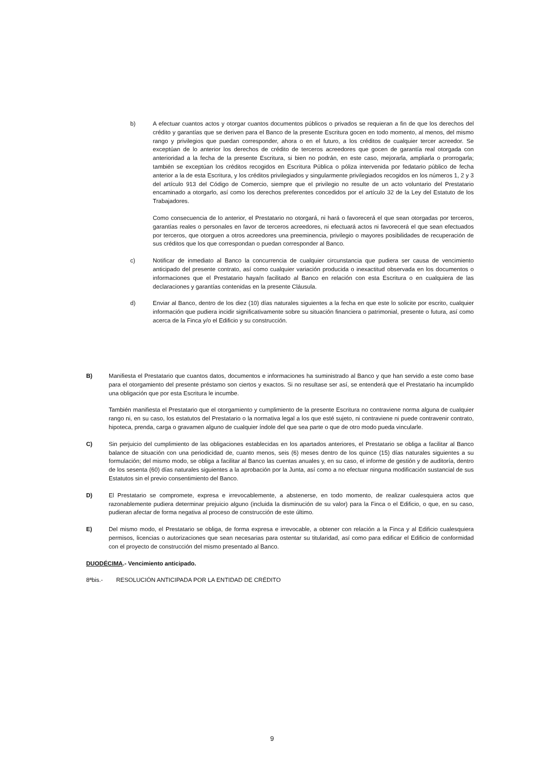b) A efectuar cuantos actos y otorgar cuantos documentos públicos o privados se requieran a fin de que los derechos del crédito y garantías que se deriven para el Banco de la presente Escritura gocen en todo momento, al menos, del mismo rango y privilegios que puedan corresponder, ahora o en el futuro, a los créditos de cualquier tercer acreedor. Se exceptúan de lo anterior los derechos de crédito de terceros acreedores que gocen de garantía real otorgada con anterioridad a la fecha de la presente Escritura, si bien no podrán, en este caso, mejorarla, ampliarla o prorrogarla; también se exceptúan los créditos recogidos en Escritura Pública o póliza intervenida por fedatario público de fecha anterior a la de esta Escritura, y los créditos privilegiados y singularmente privilegiados recogidos en los números 1, 2 y 3 del artículo 913 del Código de Comercio, siempre que el privilegio no resulte de un acto voluntario del Prestatario encaminado a otorgarlo, así como los derechos preferentes concedidos por el artículo 32 de la Ley del Estatuto de los Trabajadores.
Como consecuencia de lo anterior, el Prestatario no otorgará, ni hará o favorecerá el que sean otorgadas por terceros, garantías reales o personales en favor de terceros acreedores, ni efectuará actos ni favorecerá el que sean efectuados por terceros, que otorguen a otros acreedores una preeminencia, privilegio o mayores posibilidades de recuperación de sus créditos que los que correspondan o puedan corresponder al Banco.
c) Notificar de inmediato al Banco la concurrencia de cualquier circunstancia que pudiera ser causa de vencimiento anticipado del presente contrato, así como cualquier variación producida o inexactitud observada en los documentos o informaciones que el Prestatario haya/n facilitado al Banco en relación con esta Escritura o en cualquiera de las declaraciones y garantías contenidas en la presente Cláusula.
d) Enviar al Banco, dentro de los diez (10) días naturales siguientes a la fecha en que este lo solicite por escrito, cualquier información que pudiera incidir significativamente sobre su situación financiera o patrimonial, presente o futura, así como acerca de la Finca y/o el Edificio y su construcción.
B) Manifiesta el Prestatario que cuantos datos, documentos e informaciones ha suministrado al Banco y que han servido a este como base para el otorgamiento del presente préstamo son ciertos y exactos. Si no resultase ser así, se entenderá que el Prestatario ha incumplido una obligación que por esta Escritura le incumbe.
También manifiesta el Prestatario que el otorgamiento y cumplimiento de la presente Escritura no contraviene norma alguna de cualquier rango ni, en su caso, los estatutos del Prestatario o la normativa legal a los que esté sujeto, ni contraviene ni puede contravenir contrato, hipoteca, prenda, carga o gravamen alguno de cualquier índole del que sea parte o que de otro modo pueda vincularle.
C) Sin perjuicio del cumplimiento de las obligaciones establecidas en los apartados anteriores, el Prestatario se obliga a facilitar al Banco balance de situación con una periodicidad de, cuanto menos, seis (6) meses dentro de los quince (15) días naturales siguientes a su formulación; del mismo modo, se obliga a facilitar al Banco las cuentas anuales y, en su caso, el informe de gestión y de auditoría, dentro de los sesenta (60) días naturales siguientes a la aprobación por la Junta, así como a no efectuar ninguna modificación sustancial de sus Estatutos sin el previo consentimiento del Banco.
D) El Prestatario se compromete, expresa e irrevocablemente, a abstenerse, en todo momento, de realizar cualesquiera actos que razonablemente pudiera determinar prejuicio alguno (incluida la disminución de su valor) para la Finca o el Edificio, o que, en su caso, pudieran afectar de forma negativa al proceso de construcción de este último.
E) Del mismo modo, el Prestatario se obliga, de forma expresa e irrevocable, a obtener con relación a la Finca y al Edificio cualesquiera permisos, licencias o autorizaciones que sean necesarias para ostentar su titularidad, así como para edificar el Edificio de conformidad con el proyecto de construcción del mismo presentado al Banco.
DUODÉCIMA.- Vencimiento anticipado.
8ªbis.- RESOLUCIÓN ANTICIPADA POR LA ENTIDAD DE CRÉDITO
9